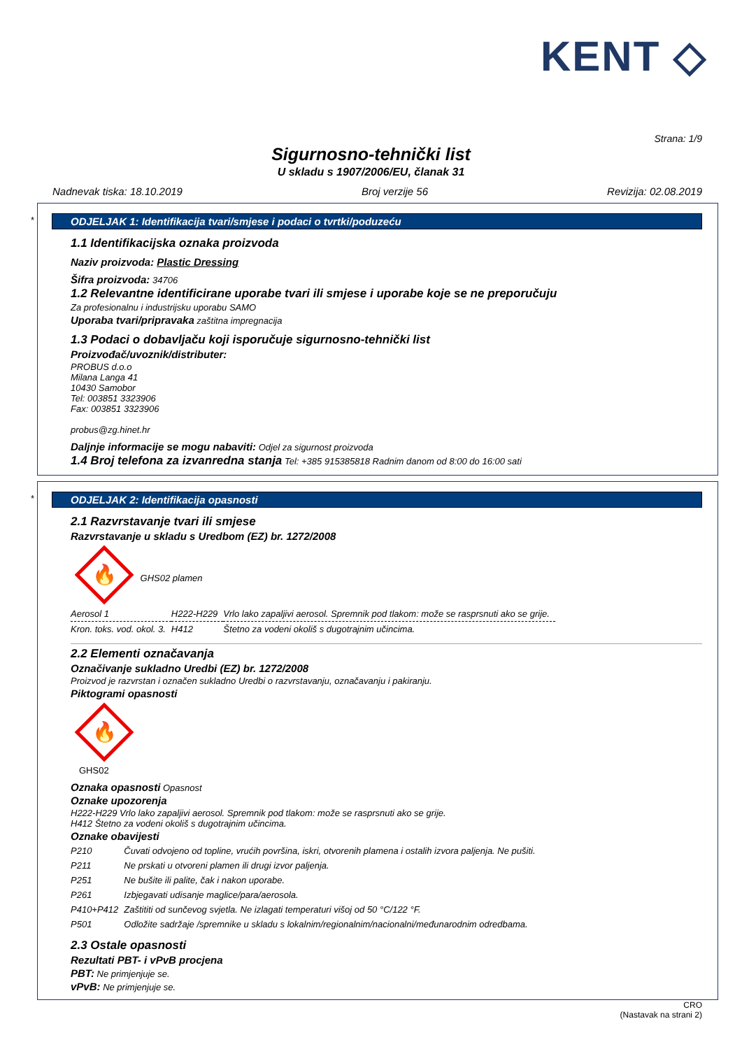KENT ◇
Strana: 1/9
Sigurnosno-tehnički list
U skladu s 1907/2006/EU, članak 31
Nadnevak tiska: 18.10.2019 Broj verzije 56 Revizija: 02.08.2019
*
ODJELJAK 1: Identifikacija tvari/smjese i podaci o tvrtki/poduzeću
1.1 Identifikacijska oznaka proizvoda
Naziv proizvoda: Plastic Dressing
Šifra proizvoda: 34706
1.2 Relevantne identificirane uporabe tvari ili smjese i uporabe koje se ne preporučuju
Za profesionalnu i industrijsku uporabu SAMO
Uporaba tvari/pripravaka zaštitna impregnacija
1.3 Podaci o dobavljaču koji isporučuje sigurnosno-tehnički list
Proizvođač/uvoznik/distributer:
PROBUS d.o.o
Milana Langa 41
10430 Samobor
Tel: 003851 3323906
Fax: 003851 3323906
probus@zg.hinet.hr
Daljnje informacije se mogu nabaviti: Odjel za sigurnost proizvoda
1.4 Broj telefona za izvanredna stanja Tel: +385 915385818 Radnim danom od 8:00 do 16:00 sati
*
ODJELJAK 2: Identifikacija opasnosti
2.1 Razvrstavanje tvari ili smjese
Razvrstavanje u skladu s Uredbom (EZ) br. 1272/2008
🔥
GHS02 plamen
| Aerosol 1 | H222-H229 | Vrlo lako zapaljivi aerosol. Spremnik pod tlakom: može se rasprsnuti ako se grije. |
| Kron. toks. vod. okol. 3. | H412 | Štetno za vodeni okoliš s dugotrajnim učincima. |
2.2 Elementi označavanja
Označivanje sukladno Uredbi (EZ) br. 1272/2008
Proizvod je razvrstan i označen sukladno Uredbi o razvrstavanju, označavanju i pakiranju.
Piktogrami opasnosti
🔥
GHS02
Oznaka opasnosti Opasnost
Oznake upozorenja
H222-H229 Vrlo lako zapaljivi aerosol. Spremnik pod tlakom: može se rasprsnuti ako se grije.
H412 Štetno za vodeni okoliš s dugotrajnim učincima.
Oznake obavijesti
| P210 | Čuvati odvojeno od topline, vrućih površina, iskri, otvorenih plamena i ostalih izvora paljenja. Ne pušiti. |
| P211 | Ne prskati u otvoreni plamen ili drugi izvor paljenja. |
| P251 | Ne bušite ili palite, čak i nakon uporabe. |
| P261 | Izbjegavati udisanje maglice/para/aerosola. |
| P410+P412 | Zaštititi od sunčevog svjetla. Ne izlagati temperaturi višoj od 50 °C/122 °F. |
| P501 | Odložite sadržaje /spremnike u skladu s lokalnim/regionalnim/nacionalni/međunarodnim odredbama. |
2.3 Ostale opasnosti
Rezultati PBT- i vPvB procjena
PBT: Ne primjenjuje se.
vPvB: Ne primjenjuje se.
CRO
(Nastavak na strani 2)